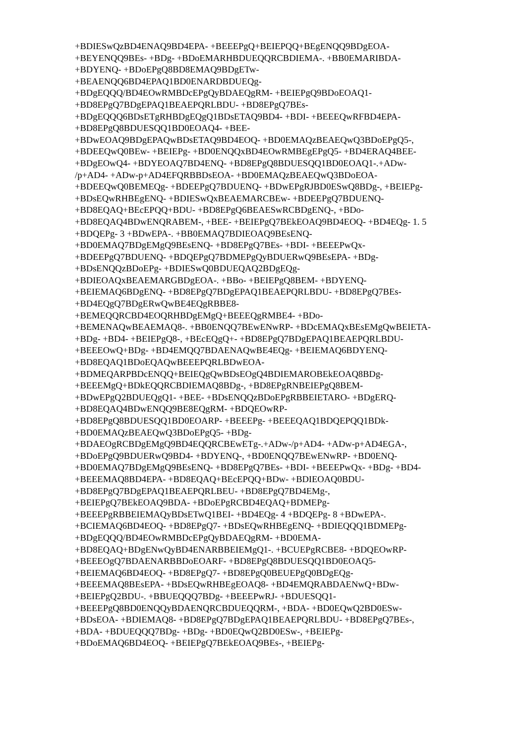+BDIESwQzBD4ENAQ9BD4EPA- +BEEEPgQ+BEIEPQQ+BEgENQQ9BDgEOA-
+BEYENQQ9BEs- +BDg- +BDoEMARHBDUEQQRCBDIEMA-. +BB0EMARIBDA-
+BDYENQ- +BDoEPgQ8BD8EMAQ9BDgETw-
+BEAENQQ6BD4EPAQ1BD0ENARDBDUEQg-
+BDgEQQQ/BD4EOwRMBDcEPgQyBDAEQgRM- +BEIEPgQ9BDoEOAQ1-
+BD8EPgQ7BDgEPAQ1BEAEPQRLBDU- +BD8EPgQ7BEs-
+BDgEQQQ6BDsETgRHBDgEQgQ1BDsETAQ9BD4- +BDI- +BEEEQwRFBD4EPA-
+BD8EPgQ8BDUESQQ1BD0EOAQ4- +BEE-
+BDwEOAQ9BDgEPAQwBDsETAQ9BD4EOQ- +BD0EMAQzBEAEQwQ3BDoEPgQ5-,
+BDEEQwQ0BEw- +BEIEPg- +BD0ENQQxBD4EOwRMBEgEPgQ5- +BD4ERAQ4BEE-
+BDgEOwQ4- +BDYEOAQ7BD4ENQ- +BD8EPgQ8BDUESQQ1BD0EOAQ1-.+ADw-
/p+AD4- +ADw-p+AD4EFQRBBDsEOA- +BD0EMAQzBEAEQwQ3BDoEOA-
+BDEEQwQ0BEMEQg- +BDEEPgQ7BDUENQ- +BDwEPgRJBD0ESwQ8BDg-, +BEIEPg-
+BDsEQwRHBEgENQ- +BDIESwQxBEAEMARCBEw- +BDEEPgQ7BDUENQ-
+BD8EQAQ+BEcEPQQ+BDU- +BD8EPgQ6BEAESwRCBDgENQ-, +BDo-
+BD8EQAQ4BDwENQRABEM-, +BEE- +BEIEPgQ7BEkEOAQ9BD4EOQ- +BD4EQg- 1. 5
+BDQEPg- 3 +BDwEPA-. +BB0EMAQ7BDIEOAQ9BEsENQ-
+BD0EMAQ7BDgEMgQ9BEsENQ- +BD8EPgQ7BEs- +BDI- +BEEEPwQx-
+BDEEPgQ7BDUENQ- +BDQEPgQ7BDMEPgQyBDUERwQ9BEsEPA- +BDg-
+BDsENQQzBDoEPg- +BDIESwQ0BDUEQAQ2BDgEQg-
+BDIEOAQxBEAEMARGBDgEOA-. +BBo- +BEIEPgQ8BEM- +BDYENQ-
+BEIEMAQ6BDgENQ- +BD8EPgQ7BDgEPAQ1BEAEPQRLBDU- +BD8EPgQ7BEs-
+BD4EQgQ7BDgERwQwBE4EQgRBBE8-
+BEMEQQRCBD4EOQRHBDgEMgQ+BEEEQgRMBE4- +BDo-
+BEMENAQwBEAEMAQ8-. +BB0ENQQ7BEwENwRP- +BDcEMAQxBEsEMgQwBEIETA-
+BDg- +BD4- +BEIEPgQ8-, +BEcEQgQ+- +BD8EPgQ7BDgEPAQ1BEAEPQRLBDU-
+BEEEOwQ+BDg- +BD4EMQQ7BDAENAQwBE4EQg- +BEIEMAQ6BDYENQ-
+BD8EQAQ1BDoEQAQwBEEEPQRLBDwEOA-
+BDMEQARPBDcENQQ+BEIEQgQwBDsEOgQ4BDIEMAROBEkEOAQ8BDg-
+BEEEMgQ+BDkEQQRCBDIEMAQ8BDg-, +BD8EPgRNBEIEPgQ8BEM-
+BDwEPgQ2BDUEQgQ1- +BEE- +BDsENQQzBDoEPgRBBEIETARO- +BDgERQ-
+BD8EQAQ4BDwENQQ9BE8EQgRM- +BDQEOwRP-
+BD8EPgQ8BDUESQQ1BD0EOARP- +BEEEPg- +BEEEQAQ1BDQEPQQ1BDk-
+BD0EMAQzBEAEQwQ3BDoEPgQ5- +BDg-
+BDAEOgRCBDgEMgQ9BD4EQQRCBEwETg-.+ADw-/p+AD4- +ADw-p+AD4EGA-,
+BDoEPgQ9BDUERwQ9BD4- +BDYENQ-, +BD0ENQQ7BEwENwRP- +BD0ENQ-
+BD0EMAQ7BDgEMgQ9BEsENQ- +BD8EPgQ7BEs- +BDI- +BEEEPwQx- +BDg- +BD4-
+BEEEMAQ8BD4EPA- +BD8EQAQ+BEcEPQQ+BDw- +BDIEOAQ0BDU-
+BD8EPgQ7BDgEPAQ1BEAEPQRLBEU- +BD8EPgQ7BD4EMg-,
+BEIEPgQ7BEkEOAQ9BDA- +BDoEPgRCBD4EQAQ+BDMEPg-
+BEEEPgRBBEIEMAQyBDsETwQ1BEI- +BD4EQg- 4 +BDQEPg- 8 +BDwEPA-.
+BCIEMAQ6BD4EOQ- +BD8EPgQ7- +BDsEQwRHBEgENQ- +BDIEQQQ1BDMEPg-
+BDgEQQQ/BD4EOwRMBDcEPgQyBDAEQgRM- +BD0EMA-
+BD8EQAQ+BDgENwQyBD4ENARBBEIEMgQ1-. +BCUEPgRCBE8- +BDQEOwRP-
+BEEEOgQ7BDAENARBBDoEOARF- +BD8EPgQ8BDUESQQ1BD0EOAQ5-
+BEIEMAQ6BD4EOQ- +BD8EPgQ7- +BD8EPgQ0BEUEPgQ0BDgEQg-
+BEEEMAQ8BEsEPA- +BDsEQwRHBEgEOAQ8- +BD4EMQRABDAENwQ+BDw-
+BEIEPgQ2BDU-. +BBUEQQQ7BDg- +BEEEPwRJ- +BDUESQQ1-
+BEEEPgQ8BD0ENQQyBDAENQRCBDUEQQRM-, +BDA- +BD0EQwQ2BD0ESw-
+BDsEOA- +BDIEMAQ8- +BD8EPgQ7BDgEPAQ1BEAEPQRLBDU- +BD8EPgQ7BEs-,
+BDA- +BDUEQQQ7BDg- +BDg- +BD0EQwQ2BD0ESw-, +BEIEPg-
+BDoEMAQ6BD4EOQ- +BEIEPgQ7BEkEOAQ9BEs-, +BEIEPg-